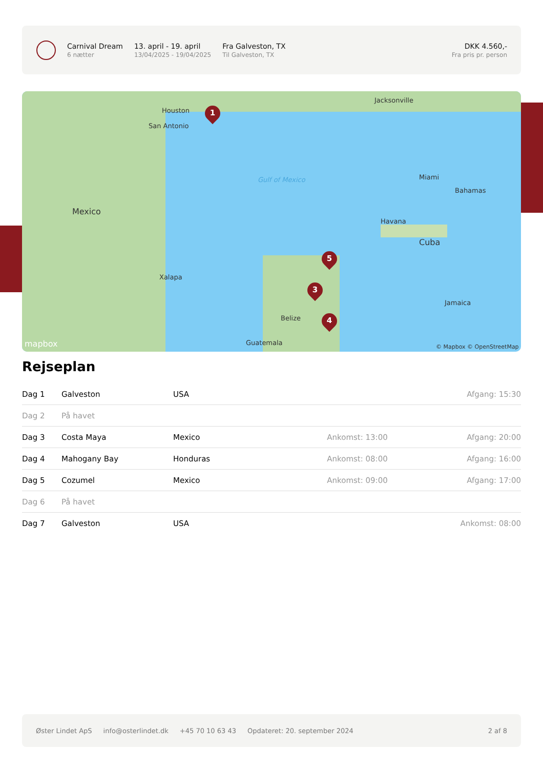Carnival Dream
6 nætter
13. april - 19. april
13/04/2025 - 19/04/2025
Fra Galveston, TX
Til Galveston, TX
DKK 4.560,-
Fra pris pr. person
Houston
San Antonio
Jacksonville
Miami
Bahamas
Havana
Cuba
Jamaica
Mexico
Xalapa
Belize
Guatemala
Gulf of Mexico
mapbox © Mapbox © OpenStreetMap
1
5
3
4
Rejseplan
| Dag 1 | Galveston | USA | | Afgang: 15:30 |
| Dag 2 | På havet | | | |
| Dag 3 | Costa Maya | Mexico | Ankomst: 13:00 | Afgang: 20:00 |
| Dag 4 | Mahogany Bay | Honduras | Ankomst: 08:00 | Afgang: 16:00 |
| Dag 5 | Cozumel | Mexico | Ankomst: 09:00 | Afgang: 17:00 |
| Dag 6 | På havet | | | |
| Dag 7 | Galveston | USA | | Ankomst: 08:00 |
Øster Lindet ApS info@osterlindet.dk +45 70 10 63 43 Opdateret: 20. september 2024 2 af 8